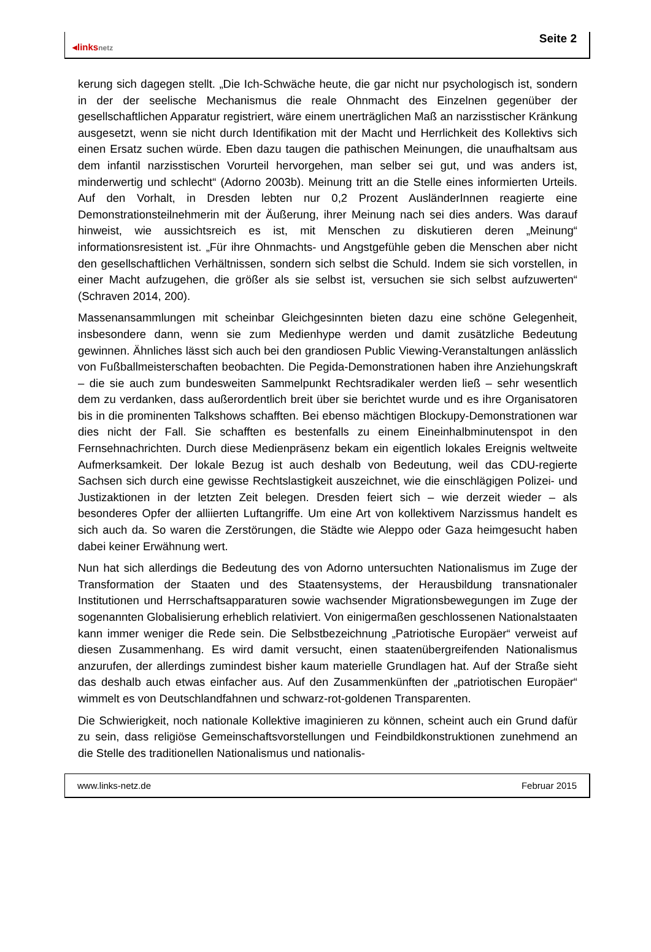◂linksnetz
Seite 2
kerung sich dagegen stellt. „Die Ich-Schwäche heute, die gar nicht nur psychologisch ist, sondern in der der seelische Mechanismus die reale Ohnmacht des Einzelnen gegenüber der gesellschaftlichen Apparatur registriert, wäre einem unerträglichen Maß an narzisstischer Kränkung ausgesetzt, wenn sie nicht durch Identifikation mit der Macht und Herrlichkeit des Kollektivs sich einen Ersatz suchen würde. Eben dazu taugen die pathischen Meinungen, die unaufhaltsam aus dem infantil narzisstischen Vorurteil hervorgehen, man selber sei gut, und was anders ist, minderwertig und schlecht“ (Adorno 2003b). Meinung tritt an die Stelle eines informierten Urteils. Auf den Vorhalt, in Dresden lebten nur 0,2 Prozent AusländerInnen reagierte eine Demonstrationsteilnehmerin mit der Äußerung, ihrer Meinung nach sei dies anders. Was darauf hinweist, wie aussichtsreich es ist, mit Menschen zu diskutieren deren „Meinung“ informationsresistent ist. „Für ihre Ohnmachts- und Angstgefühle geben die Menschen aber nicht den gesellschaftlichen Verhältnissen, sondern sich selbst die Schuld. Indem sie sich vorstellen, in einer Macht aufzugehen, die größer als sie selbst ist, versuchen sie sich selbst aufzuwerten“ (Schraven 2014, 200).
Massenansammlungen mit scheinbar Gleichgesinnten bieten dazu eine schöne Gelegenheit, insbesondere dann, wenn sie zum Medienhype werden und damit zusätzliche Bedeutung gewinnen. Ähnliches lässt sich auch bei den grandiosen Public Viewing-Veranstaltungen anlässlich von Fußballmeisterschaften beobachten. Die Pegida-Demonstrationen haben ihre Anziehungskraft – die sie auch zum bundesweiten Sammelpunkt Rechtsradikaler werden ließ – sehr wesentlich dem zu verdanken, dass außerordentlich breit über sie berichtet wurde und es ihre Organisatoren bis in die prominenten Talkshows schafften. Bei ebenso mächtigen Blockupy-Demonstrationen war dies nicht der Fall. Sie schafften es bestenfalls zu einem Eineinhalbminutenspot in den Fernsehnachrichten. Durch diese Medienpräsenz bekam ein eigentlich lokales Ereignis weltweite Aufmerksamkeit. Der lokale Bezug ist auch deshalb von Bedeutung, weil das CDU-regierte Sachsen sich durch eine gewisse Rechtslastigkeit auszeichnet, wie die einschlägigen Polizei- und Justizaktionen in der letzten Zeit belegen. Dresden feiert sich – wie derzeit wieder – als besonderes Opfer der alliierten Luftangriffe. Um eine Art von kollektivem Narzissmus handelt es sich auch da. So waren die Zerstörungen, die Städte wie Aleppo oder Gaza heimgesucht haben dabei keiner Erwähnung wert.
Nun hat sich allerdings die Bedeutung des von Adorno untersuchten Nationalismus im Zuge der Transformation der Staaten und des Staatensystems, der Herausbildung transnationaler Institutionen und Herrschaftsapparaturen sowie wachsender Migrationsbewegungen im Zuge der sogenannten Globalisierung erheblich relativiert. Von einigermaßen geschlossenen Nationalstaaten kann immer weniger die Rede sein. Die Selbstbezeichnung „Patriotische Europäer“ verweist auf diesen Zusammenhang. Es wird damit versucht, einen staatenübergreifenden Nationalismus anzurufen, der allerdings zumindest bisher kaum materielle Grundlagen hat. Auf der Straße sieht das deshalb auch etwas einfacher aus. Auf den Zusammenkünften der „patriotischen Europäer“ wimmelt es von Deutschlandfahnen und schwarz-rot-goldenen Transparenten.
Die Schwierigkeit, noch nationale Kollektive imaginieren zu können, scheint auch ein Grund dafür zu sein, dass religiöse Gemeinschaftsvorstellungen und Feindbildkonstruktionen zunehmend an die Stelle des traditionellen Nationalismus und nationalis-
www.links-netz.de Februar 2015